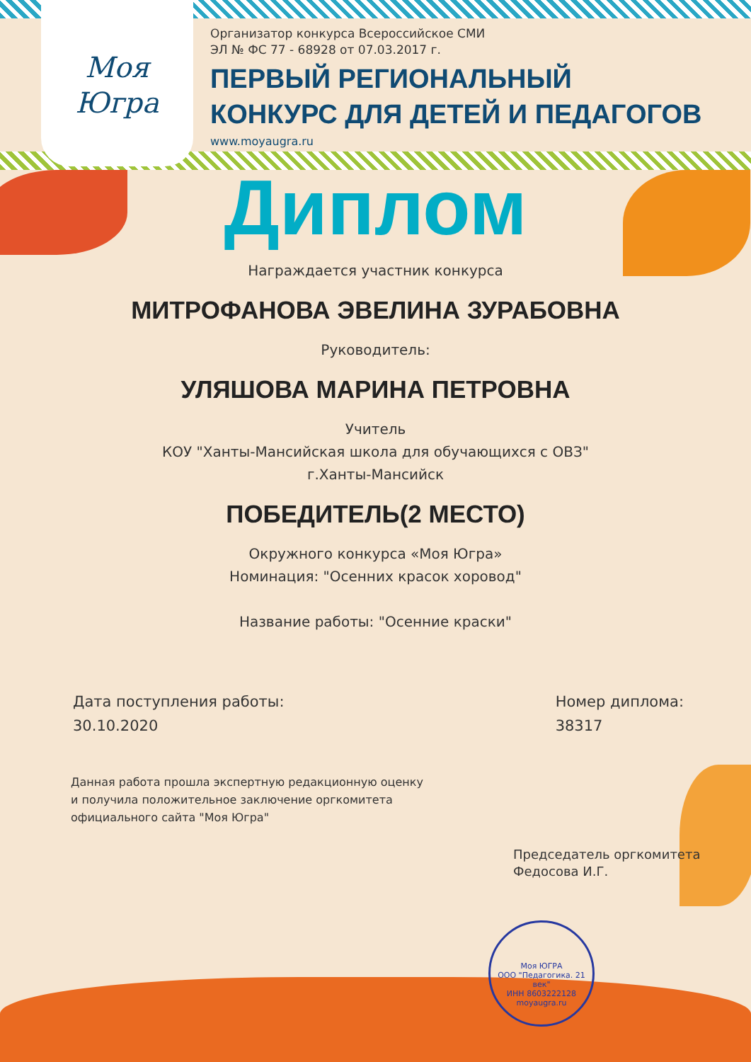Моя
Югра
Организатор конкурса Всероссийское СМИ
ЭЛ № ФС 77 - 68928 от 07.03.2017 г.
ПЕРВЫЙ РЕГИОНАЛЬНЫЙ
КОНКУРС ДЛЯ ДЕТЕЙ И ПЕДАГОГОВ
www.moyaugra.ru
Диплом
Награждается участник конкурса
МИТРОФАНОВА ЭВЕЛИНА ЗУРАБОВНА
Руководитель:
УЛЯШОВА МАРИНА ПЕТРОВНА
Учитель
КОУ "Ханты-Мансийская школа для обучающихся с ОВЗ"
г.Ханты-Мансийск
ПОБЕДИТЕЛЬ(2 МЕСТО)
Окружного конкурса «Моя Югра»
Номинация: "Осенних красок хоровод"
Название работы: "Осенние краски"
Дата поступления работы:
30.10.2020
Номер диплома:
38317
Данная работа прошла экспертную редакционную оценку
и получила положительное заключение оргкомитета
официального сайта "Моя Югра"
Председатель оргкомитета
Федосова И.Г.
Моя ЮГРА
ООО "Педагогика. 21 век"
ИНН 8603222128
moyaugra.ru